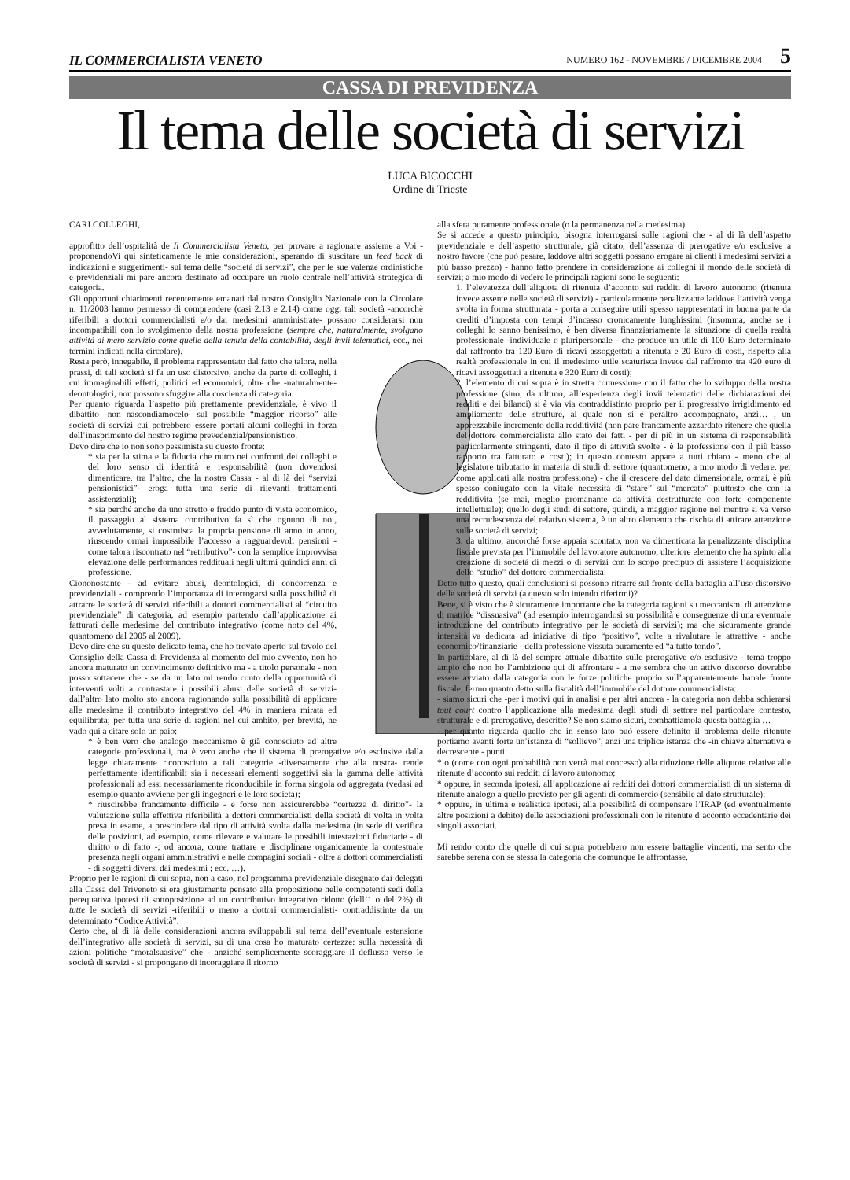IL COMMERCIALISTA VENETO NUMERO 162 - NOVEMBRE / DICEMBRE 2004 5
CASSA DI PREVIDENZA
Il tema delle società di servizi
LUCA BICOCCHI
Ordine di Trieste
CARI COLLEGHI,
approfitto dell’ospitalità de Il Commercialista Veneto, per provare a ragionare assieme a Voi -proponendoVi qui sinteticamente le mie considerazioni, sperando di suscitare un feed back di indicazioni e suggerimenti- sul tema delle “società di servizi”, che per le sue valenze ordinistiche e previdenziali mi pare ancora destinato ad occupare un ruolo centrale nell’attività strategica di categoria.
Gli opportuni chiarimenti recentemente emanati dal nostro Consiglio Nazionale con la Circolare n. 11/2003 hanno permesso di comprendere (casi 2.13 e 2.14) come oggi tali società -ancorchè riferibili a dottori commercialisti e/o dai medesimi amministrate- possano considerarsi non incompatibili con lo svolgimento della nostra professione (sempre che, naturalmente, svolgano attività di mero servizio come quelle della tenuta della contabilità, degli invii telematici, ecc., nei termini indicati nella circolare).
Resta però, innegabile, il problema rappresentato dal fatto che talora, nella prassi, di tali società si fa un uso distorsivo, anche da parte di colleghi, i cui immaginabili effetti, politici ed economici, oltre che -naturalmente- deontologici, non possono sfuggire alla coscienza di categoria.
Per quanto riguarda l’aspetto più prettamente previdenziale, è vivo il dibattito -non nascondiamocelo- sul possibile “maggior ricorso” alle società di servizi cui potrebbero essere portati alcuni colleghi in forza dell’inasprimento del nostro regime prevedenzial/pensionistico.
Devo dire che io non sono pessimista su questo fronte:
* sia per la stima e la fiducia che nutro nei confronti dei colleghi e del loro senso di identità e responsabilità (non dovendosi dimenticare, tra l’altro, che la nostra Cassa - al di là dei “servizi pensionistici”- eroga tutta una serie di rilevanti trattamenti assistenziali);
* sia perché anche da uno stretto e freddo punto di vista economico, il passaggio al sistema contributivo fa sì che ognuno di noi, avvedutamente, si costruisca la propria pensione di anno in anno, riuscendo ormai impossibile l’accesso a ragguardevoli pensioni -come talora riscontrato nel “retributivo”- con la semplice improvvisa elevazione delle performances reddituali negli ultimi quindici anni di professione.
Ciononostante - ad evitare abusi, deontologici, di concorrenza e previdenziali - comprendo l’importanza di interrogarsi sulla possibilità di attrarre le società di servizi riferibili a dottori commercialisti al “circuito previdenziale” di categoria, ad esempio partendo dall’applicazione ai fatturati delle medesime del contributo integrativo (come noto del 4%, quantomeno dal 2005 al 2009).
Devo dire che su questo delicato tema, che ho trovato aperto sul tavolo del Consiglio della Cassa di Previdenza al momento del mio avvento, non ho ancora maturato un convincimento definitivo ma - a titolo personale - non posso sottacere che - se da un lato mi rendo conto della opportunità di interventi volti a contrastare i possibili abusi delle società di servizi- dall’altro lato molto sto ancora ragionando sulla possibilità di applicare alle medesime il contributo integrativo del 4% in maniera mirata ed equilibrata; per tutta una serie di ragioni nel cui ambito, per brevità, ne vado qui a citare solo un paio:
* è ben vero che analogo meccanismo è già conosciuto ad altre categorie professionali, ma è vero anche che il sistema di prerogative e/o esclusive dalla legge chiaramente riconosciuto a tali categorie -diversamente che alla nostra- rende perfettamente identificabili sia i necessari elementi soggettivi sia la gamma delle attività professionali ad essi necessariamente riconducibile in forma singola od aggregata (vedasi ad esempio quanto avviene per gli ingegneri e le loro società);
* riuscirebbe francamente difficile - e forse non assicurerebbe “certezza di diritto”- la valutazione sulla effettiva riferibilità a dottori commercialisti della società di volta in volta presa in esame, a prescindere dal tipo di attività svolta dalla medesima (in sede di verifica delle posizioni, ad esempio, come rilevare e valutare le possibili intestazioni fiduciarie - di diritto o di fatto -; od ancora, come trattare e disciplinare organicamente la contestuale presenza negli organi amministrativi e nelle compagini sociali - oltre a dottori commercialisti - di soggetti diversi dai medesimi ; ecc. …).
Proprio per le ragioni di cui sopra, non a caso, nel programma previdenziale disegnato dai delegati alla Cassa del Triveneto si era giustamente pensato alla proposizione nelle competenti sedi della perequativa ipotesi di sottoposizione ad un contributivo integrativo ridotto (dell’1 o del 2%) di tutte le società di servizi -riferibili o meno a dottori commercialisti- contraddistinte da un determinato “Codice Attività”.
Certo che, al di là delle considerazioni ancora sviluppabili sul tema dell’eventuale estensione dell’integrativo alle società di servizi, su di una cosa ho maturato certezze: sulla necessità di azioni politiche “moralsuasive” che - anziché semplicemente scoraggiare il deflusso verso le società di servizi - si propongano di incoraggiare il ritorno
alla sfera puramente professionale (o la permanenza nella medesima).
Se si accede a questo principio, bisogna interrogarsi sulle ragioni che - al di là dell’aspetto previdenziale e dell’aspetto strutturale, già citato, dell’assenza di prerogative e/o esclusive a nostro favore (che può pesare, laddove altri soggetti possano erogare ai clienti i medesimi servizi a più basso prezzo) - hanno fatto prendere in considerazione ai colleghi il mondo delle società di servizi; a mio modo di vedere le principali ragioni sono le seguenti:
1. l’elevatezza dell’aliquota di ritenuta d’acconto sui redditi di lavoro autonomo (ritenuta invece assente nelle società di servizi) - particolarmente penalizzante laddove l’attività venga svolta in forma strutturata - porta a conseguire utili spesso rappresentati in buona parte da crediti d’imposta con tempi d’incasso cronicamente lunghissimi (insomma, anche se i colleghi lo sanno benissimo, è ben diversa finanziariamente la situazione di quella realtà professionale -individuale o pluripersonale - che produce un utile di 100 Euro determinato dal raffronto tra 120 Euro di ricavi assoggettati a ritenuta e 20 Euro di costi, rispetto alla realtà professionale in cui il medesimo utile scaturisca invece dal raffronto tra 420 euro di ricavi assoggettati a ritenuta e 320 Euro di costi);
2. l’elemento di cui sopra è in stretta connessione con il fatto che lo sviluppo della nostra professione (sino, da ultimo, all’esperienza degli invii telematici delle dichiarazioni dei redditi e dei bilanci) si è via via contraddistinto proprio per il progressivo irrigidimento ed ampliamento delle strutture, al quale non si è peraltro accompagnato, anzi… , un apprezzabile incremento della redditività (non pare francamente azzardato ritenere che quella del dottore commercialista allo stato dei fatti - per di più in un sistema di responsabilità particolarmente stringenti, dato il tipo di attività svolte - è la professione con il più basso rapporto tra fatturato e costi); in questo contesto appare a tutti chiaro - meno che al legislatore tributario in materia di studi di settore (quantomeno, a mio modo di vedere, per come applicati alla nostra professione) - che il crescere del dato dimensionale, ormai, è più spesso coniugato con la vitale necessità di “stare” sul “mercato” piuttosto che con la redditività (se mai, meglio promanante da attività destrutturate con forte componente intellettuale); quello degli studi di settore, quindi, a maggior ragione nel mentre si va verso una recrudescenza del relativo sistema, è un altro elemento che rischia di attirare attenzione sulle società di servizi;
3. da ultimo, ancorché forse appaia scontato, non va dimenticata la penalizzante disciplina fiscale prevista per l’immobile del lavoratore autonomo, ulteriore elemento che ha spinto alla creazione di società di mezzi o di servizi con lo scopo precipuo di assistere l’acquisizione dello “studio” del dottore commercialista.
Detto tutto questo, quali conclusioni si possono ritrarre sul fronte della battaglia all’uso distorsivo delle società di servizi (a questo solo intendo riferirmi)?
Bene, si è visto che è sicuramente importante che la categoria ragioni su meccanismi di attenzione di matrice “dissuasiva” (ad esempio interrogandosi su possibilità e conseguenze di una eventuale introduzione del contributo integrativo per le società di servizi); ma che sicuramente grande intensità va dedicata ad iniziative di tipo “positivo”, volte a rivalutare le attrattive - anche economico/finanziarie - della professione vissuta puramente ed “a tutto tondo”.
In particolare, al di là del sempre attuale dibattito sulle prerogative e/o esclusive - tema troppo ampio che non ho l’ambizione qui di affrontare - a me sembra che un attivo discorso dovrebbe essere avviato dalla categoria con le forze politiche proprio sull’apparentemente banale fronte fiscale; fermo quanto detto sulla fiscalità dell’immobile del dottore commercialista:
- siamo sicuri che -per i motivi qui in analisi e per altri ancora - la categoria non debba schierarsi tout court contro l’applicazione alla medesima degli studi di settore nel particolare contesto, strutturale e di prerogative, descritto? Se non siamo sicuri, combattiamola questa battaglia …
- per quanto riguarda quello che in senso lato può essere definito il problema delle ritenute portiamo avanti forte un’istanza di “sollievo”, anzi una triplice istanza che -in chiave alternativa e decrescente - punti:
* o (come con ogni probabilità non verrà mai concesso) alla riduzione delle aliquote relative alle ritenute d’acconto sui redditi di lavoro autonomo;
* oppure, in seconda ipotesi, all’applicazione ai redditi dei dottori commercialisti di un sistema di ritenute analogo a quello previsto per gli agenti di commercio (sensibile al dato strutturale);
* oppure, in ultima e realistica ipotesi, alla possibilità di compensare l’IRAP (ed eventualmente altre posizioni a debito) delle associazioni professionali con le ritenute d’acconto eccedentarie dei singoli associati.
Mi rendo conto che quelle di cui sopra potrebbero non essere battaglie vincenti, ma sento che sarebbe serena con se stessa la categoria che comunque le affrontasse.